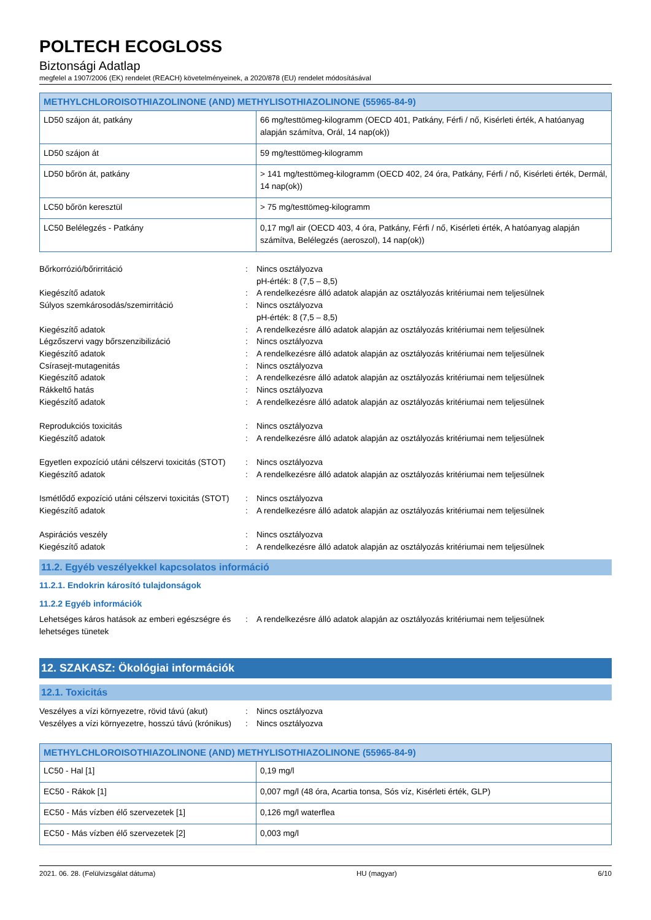POLTECH ECOGLOSS
Biztonsági Adatlap
megfelel a 1907/2006 (EK) rendelet (REACH) követelményeinek, a 2020/878 (EU) rendelet módosításával
| METHYLCHLOROISOTHIAZOLINONE (AND) METHYLISOTHIAZOLINONE (55965-84-9) | |
| --- | --- |
| LD50 szájon át, patkány | 66 mg/testtömeg-kilogramm (OECD 401, Patkány, Férfi / nő, Kisérleti érték, A hatóanyag alapján számítva, Orál, 14 nap(ok)) |
| LD50 szájon át | 59 mg/testtömeg-kilogramm |
| LD50 bőrön át, patkány | > 141 mg/testtömeg-kilogramm (OECD 402, 24 óra, Patkány, Férfi / nő, Kisérleti érték, Dermál, 14 nap(ok)) |
| LC50 bőrön keresztül | > 75 mg/testtömeg-kilogramm |
| LC50 Belélegzés - Patkány | 0,17 mg/l air (OECD 403, 4 óra, Patkány, Férfi / nő, Kisérleti érték, A hatóanyag alapján számítva, Belélegzés (aeroszol), 14 nap(ok)) |
Bőrkorrózió/bőrirritáció : Nincs osztályozva
pH-érték: 8 (7,5 – 8,5)
Kiegészítő adatok : A rendelkezésre álló adatok alapján az osztályozás kritériumai nem teljesülnek
Súlyos szemkárosodás/szemirritáció : Nincs osztályozva
pH-érték: 8 (7,5 – 8,5)
Kiegészítő adatok : A rendelkezésre álló adatok alapján az osztályozás kritériumai nem teljesülnek
Légzőszervi vagy bőrszenzibilizáció : Nincs osztályozva
Kiegészítő adatok : A rendelkezésre álló adatok alapján az osztályozás kritériumai nem teljesülnek
Csírasejt-mutagenitás : Nincs osztályozva
Kiegészítő adatok : A rendelkezésre álló adatok alapján az osztályozás kritériumai nem teljesülnek
Rákkeltő hatás : Nincs osztályozva
Kiegészítő adatok : A rendelkezésre álló adatok alapján az osztályozás kritériumai nem teljesülnek
Reprodukciós toxicitás : Nincs osztályozva
Kiegészítő adatok : A rendelkezésre álló adatok alapján az osztályozás kritériumai nem teljesülnek
Egyetlen expozíció utáni célszervi toxicitás (STOT)
: Nincs osztályozva
Kiegészítő adatok : A rendelkezésre álló adatok alapján az osztályozás kritériumai nem teljesülnek
Ismétlődő expozíció utáni célszervi toxicitás (STOT)
: Nincs osztályozva
Kiegészítő adatok : A rendelkezésre álló adatok alapján az osztályozás kritériumai nem teljesülnek
Aspirációs veszély : Nincs osztályozva
Kiegészítő adatok : A rendelkezésre álló adatok alapján az osztályozás kritériumai nem teljesülnek
11.2. Egyéb veszélyekkel kapcsolatos információ
11.2.1. Endokrin károsító tulajdonságok
11.2.2 Egyéb információk
Lehetséges káros hatások az emberi egészségre és lehetséges tünetek
: A rendelkezésre álló adatok alapján az osztályozás kritériumai nem teljesülnek
12. SZAKASZ: Ökológiai információk
12.1. Toxicitás
Veszélyes a vízi környezetre, rövid távú (akut)
: Nincs osztályozva
Veszélyes a vízi környezetre, hosszú távú (krónikus)
: Nincs osztályozva
| METHYLCHLOROISOTHIAZOLINONE (AND) METHYLISOTHIAZOLINONE (55965-84-9) | |
| --- | --- |
| LC50 - Hal [1] | 0,19 mg/l |
| EC50 - Rákok [1] | 0,007 mg/l (48 óra, Acartia tonsa, Sós víz, Kisérleti érték, GLP) |
| EC50 - Más vízben élő szervezetek [1] | 0,126 mg/l waterflea |
| EC50 - Más vízben élő szervezetek [2] | 0,003 mg/l |
2021. 06. 28. (Felülvizsgálat dátuma) HU (magyar) 6/10